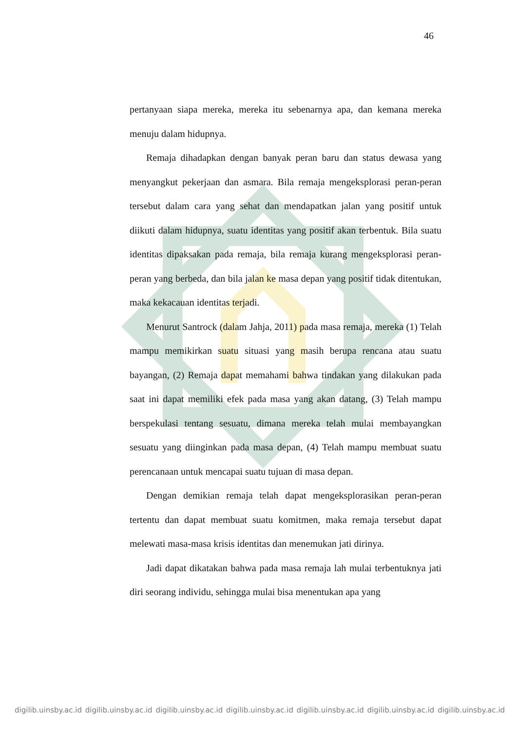46
pertanyaan siapa mereka, mereka itu sebenarnya apa, dan kemana mereka menuju dalam hidupnya.
Remaja dihadapkan dengan banyak peran baru dan status dewasa yang menyangkut pekerjaan dan asmara. Bila remaja mengeksplorasi peran-peran tersebut dalam cara yang sehat dan mendapatkan jalan yang positif untuk diikuti dalam hidupnya, suatu identitas yang positif akan terbentuk. Bila suatu identitas dipaksakan pada remaja, bila remaja kurang mengeksplorasi peran-peran yang berbeda, dan bila jalan ke masa depan yang positif tidak ditentukan, maka kekacauan identitas terjadi.
Menurut Santrock (dalam Jahja, 2011) pada masa remaja, mereka (1) Telah mampu memikirkan suatu situasi yang masih berupa rencana atau suatu bayangan, (2) Remaja dapat memahami bahwa tindakan yang dilakukan pada saat ini dapat memiliki efek pada masa yang akan datang, (3) Telah mampu berspekulasi tentang sesuatu, dimana mereka telah mulai membayangkan sesuatu yang diinginkan pada masa depan, (4) Telah mampu membuat suatu perencanaan untuk mencapai suatu tujuan di masa depan.
Dengan demikian remaja telah dapat mengeksplorasikan peran-peran tertentu dan dapat membuat suatu komitmen, maka remaja tersebut dapat melewati masa-masa krisis identitas dan menemukan jati dirinya.
Jadi dapat dikatakan bahwa pada masa remaja lah mulai terbentuknya jati diri seorang individu, sehingga mulai bisa menentukan apa yang
digilib.uinsby.ac.id digilib.uinsby.ac.id digilib.uinsby.ac.id digilib.uinsby.ac.id digilib.uinsby.ac.id digilib.uinsby.ac.id digilib.uinsby.ac.id